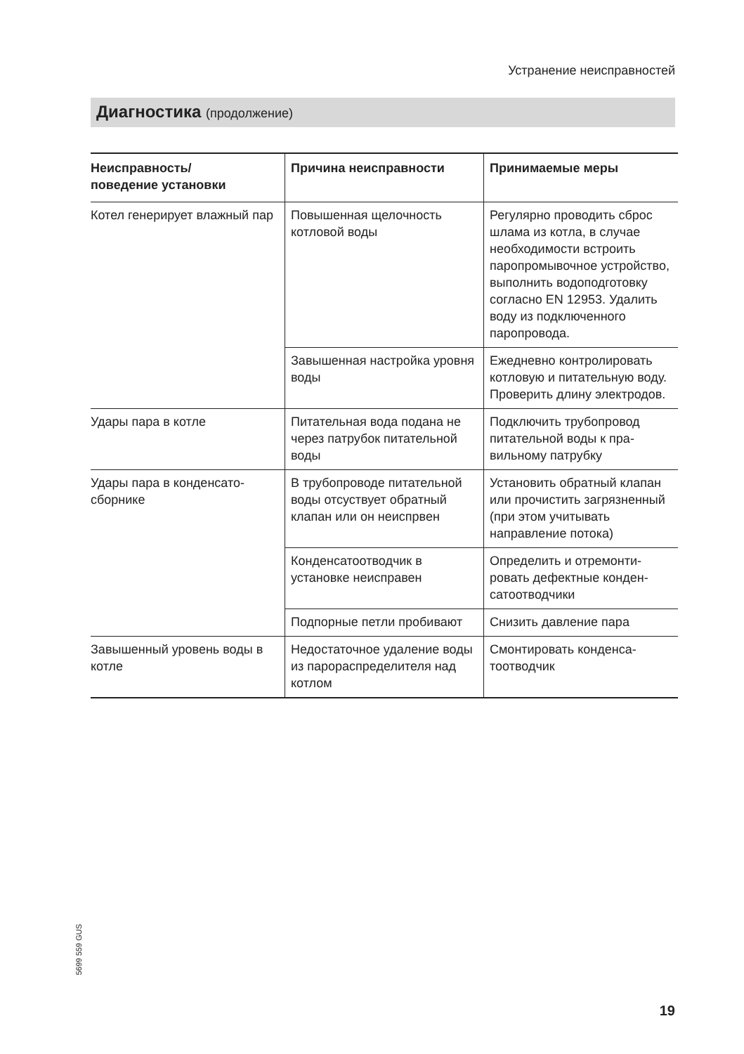Устранение неисправностей
Диагностика (продолжение)
| Неисправность/ поведение установки | Причина неисправности | Принимаемые меры |
| --- | --- | --- |
| Котел генерирует влажный пар | Повышенная щелочность котловой воды | Регулярно проводить сброс шлама из котла, в случае необходимости встроить паропромывочное устрой­ство, выполнить водопод­готовку согласно EN 12953. Удалить воду из подклю­ченного паропровода. |
| | Завышенная настройка уровня воды | Ежедневно контролировать котловую и питательную воду. Проверить длину электродов. |
| Удары пара в котле | Питательная вода подана не через патрубок питатель­ной воды | Подключить трубопровод питательной воды к пра­вильному патрубку |
| Удары пара в конденсато­сборнике | В трубопроводе питатель­ной воды отсуствует обрат­ный клапан или он неиспр­вен | Установить обратный кла­пан или прочистить загря­зненный (при этом учиты­вать направление потока) |
| | Конденсатоотводчик в установке неисправен | Определить и отремонти­ровать дефектные конден­сатоотводчики |
| | Подпорные петли пробивают | Снизить давление пара |
| Завышенный уровень воды в котле | Недостаточное удаление воды из парораспредели­теля над котлом | Смонтировать конденса­тоотводчик |
5699 559 GUS
19